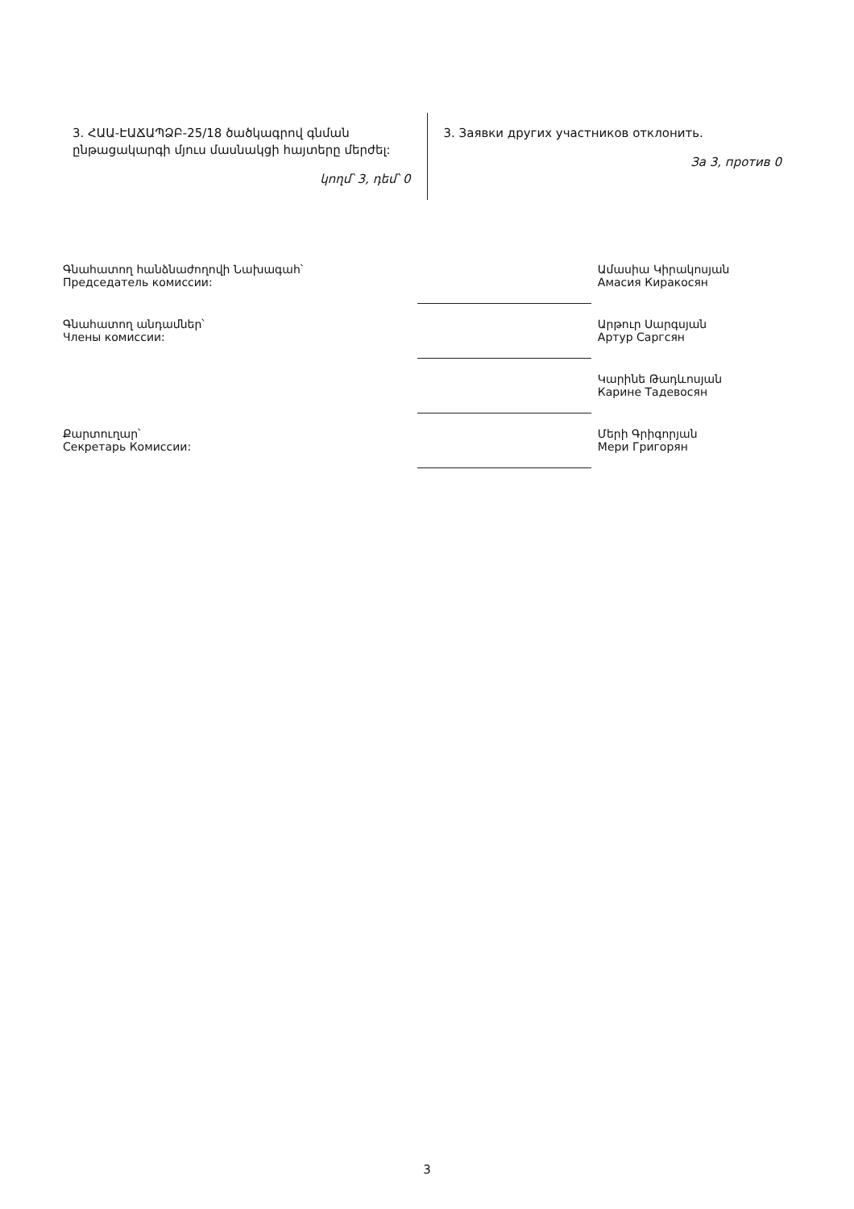3. ՀԱԱ-ԷԱՃԱՊՁԲ-25/18 ծածկագրով գնման ընթացակարգի մյուս մասնակցի հայտերը մերժել:
կողմ՝ 3, դեմ՝ 0
3. Заявки других участников отклонить.
За 3, против 0
| Գնահատող հանձնաժողովի Նախագահ՝ Председатель комиссии: | | Ամասիա Կիրակոսյան Амасия Киракосян |
| Գնահատող անդամներ՝ Члены комиссии: | | Արթուր Սարգսյան Артур Саргсян |
| | | Կարինե Թադևոսյան Карине Тадевосян |
| Քարտուղար՝ Секретарь Комиссии: | | Մերի Գրիգորյան Мери Григорян |
3